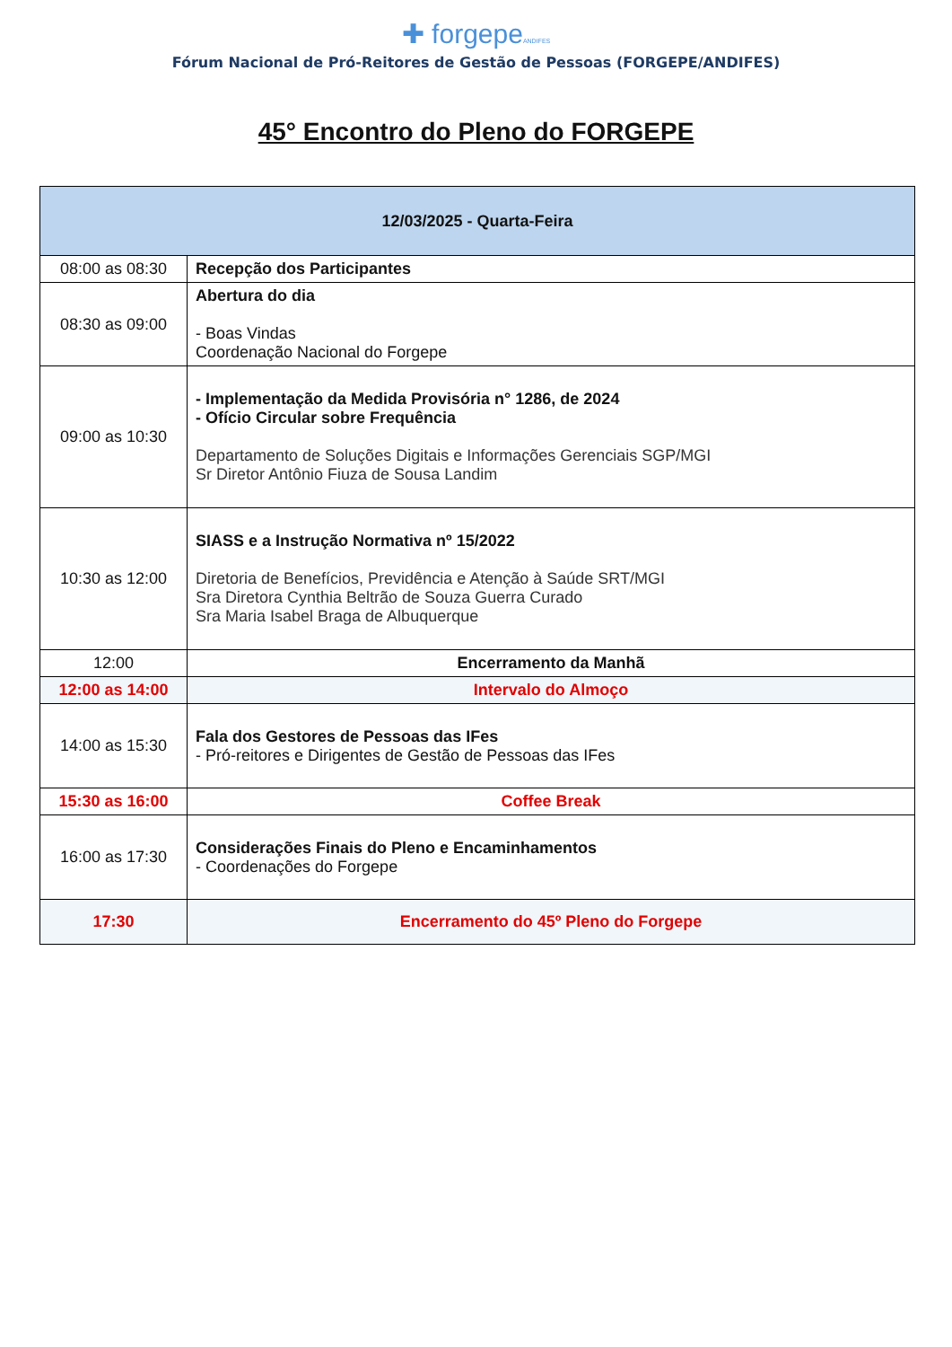✚ forgepeANDIFES
Fórum Nacional de Pró-Reitores de Gestão de Pessoas (FORGEPE/ANDIFES)
45° Encontro do Pleno do FORGEPE
| 12/03/2025 - Quarta-Feira | |
| --- | --- |
| 08:00 as 08:30 | Recepção dos Participantes |
| 08:30 as 09:00 | Abertura do dia - Boas Vindas Coordenação Nacional do Forgepe |
| 09:00 as 10:30 | - Implementação da Medida Provisória n° 1286, de 2024 - Ofício Circular sobre Frequência Departamento de Soluções Digitais e Informações Gerenciais SGP/MGI Sr Diretor Antônio Fiuza de Sousa Landim |
| 10:30 as 12:00 | SIASS e a Instrução Normativa nº 15/2022 Diretoria de Benefícios, Previdência e Atenção à Saúde SRT/MGI Sra Diretora Cynthia Beltrão de Souza Guerra Curado Sra Maria Isabel Braga de Albuquerque |
| 12:00 | Encerramento da Manhã |
| 12:00 as 14:00 | Intervalo do Almoço |
| 14:00 as 15:30 | Fala dos Gestores de Pessoas das IFes - Pró-reitores e Dirigentes de Gestão de Pessoas das IFes |
| 15:30 as 16:00 | Coffee Break |
| 16:00 as 17:30 | Considerações Finais do Pleno e Encaminhamentos - Coordenações do Forgepe |
| 17:30 | Encerramento do 45º Pleno do Forgepe |